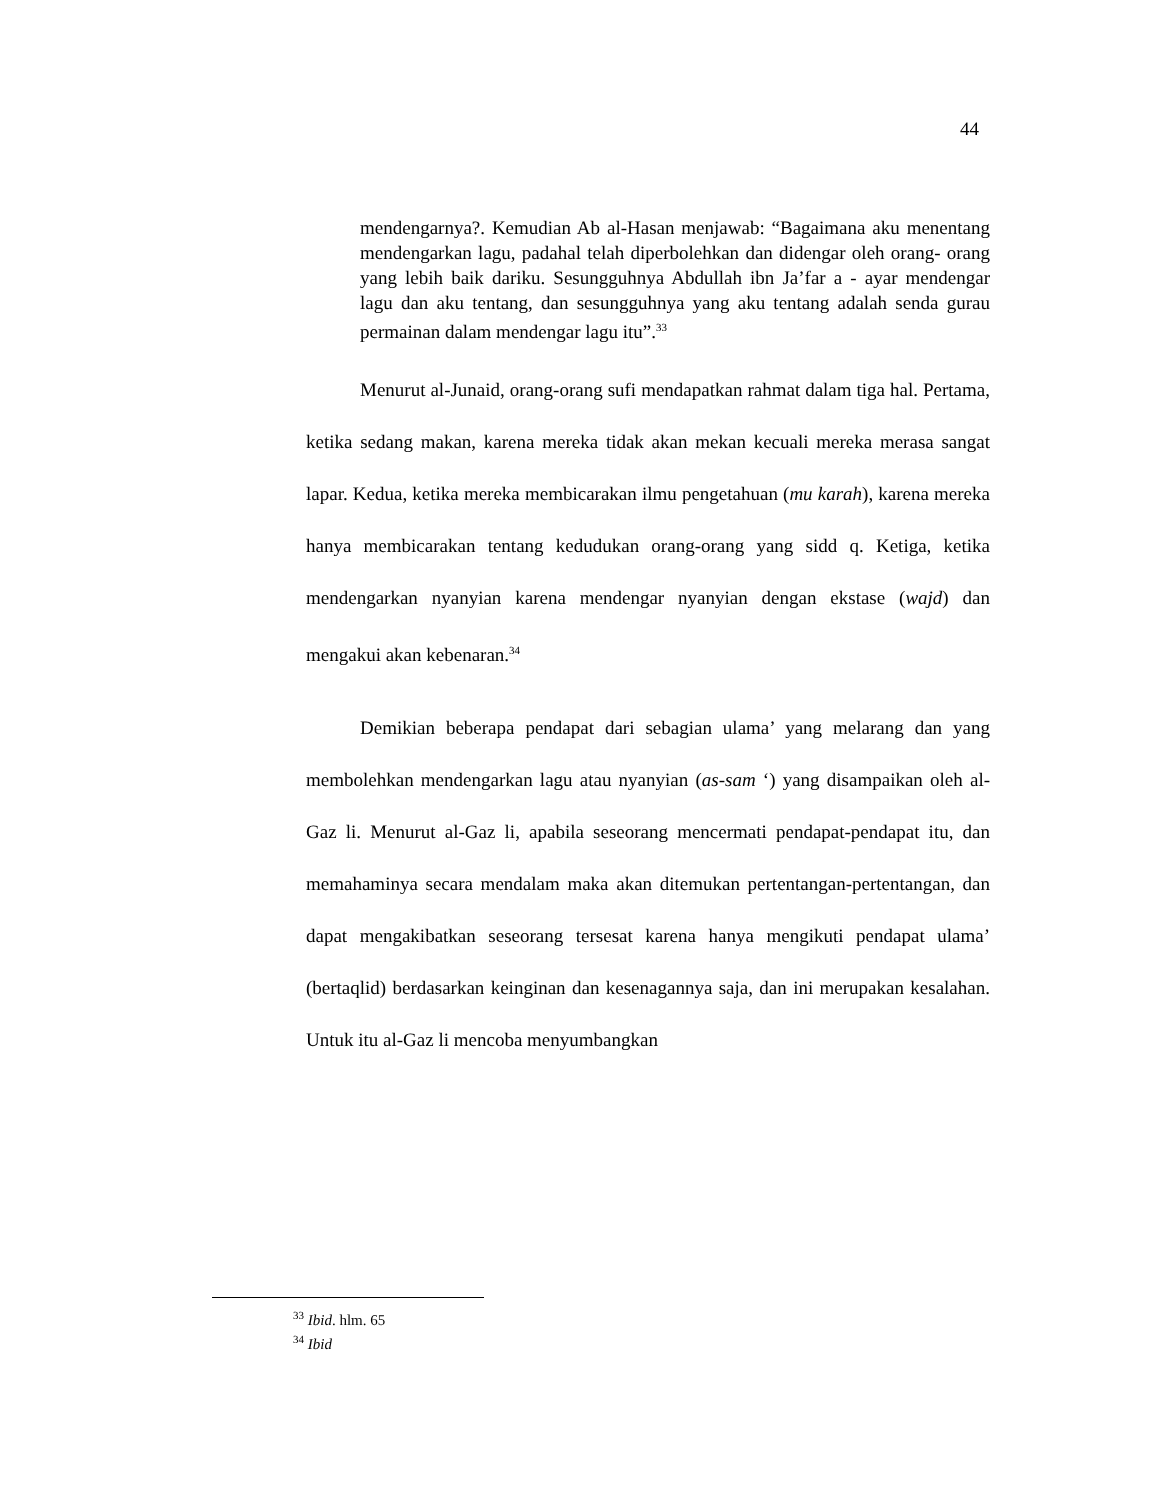44
mendengarnya?. Kemudian Ab al-Hasan menjawab: “Bagaimana aku menentang mendengarkan lagu, padahal telah diperbolehkan dan didengar oleh orang- orang yang lebih baik dariku. Sesungguhnya Abdullah ibn Ja’far a - ayar mendengar lagu dan aku tentang, dan sesungguhnya yang aku tentang adalah senda gurau permainan dalam mendengar lagu itu”.<sup>33</sup>
Menurut al-Junaid, orang-orang sufi mendapatkan rahmat dalam tiga hal. Pertama, ketika sedang makan, karena mereka tidak akan mekan kecuali mereka merasa sangat lapar. Kedua, ketika mereka membicarakan ilmu pengetahuan (mu karah), karena mereka hanya membicarakan tentang kedudukan orang-orang yang sidd q. Ketiga, ketika mendengarkan nyanyian karena mendengar nyanyian dengan ekstase (wajd) dan mengakui akan kebenaran.<sup>34</sup>
Demikian beberapa pendapat dari sebagian ulama’ yang melarang dan yang membolehkan mendengarkan lagu atau nyanyian (as-sam ‘) yang disampaikan oleh al-Gaz li. Menurut al-Gaz li, apabila seseorang mencermati pendapat-pendapat itu, dan memahaminya secara mendalam maka akan ditemukan pertentangan-pertentangan, dan dapat mengakibatkan seseorang tersesat karena hanya mengikuti pendapat ulama’ (bertaqlid) berdasarkan keinginan dan kesenagannya saja, dan ini merupakan kesalahan. Untuk itu al-Gaz li mencoba menyumbangkan
<sup>33</sup> Ibid. hlm. 65
<sup>34</sup> Ibid